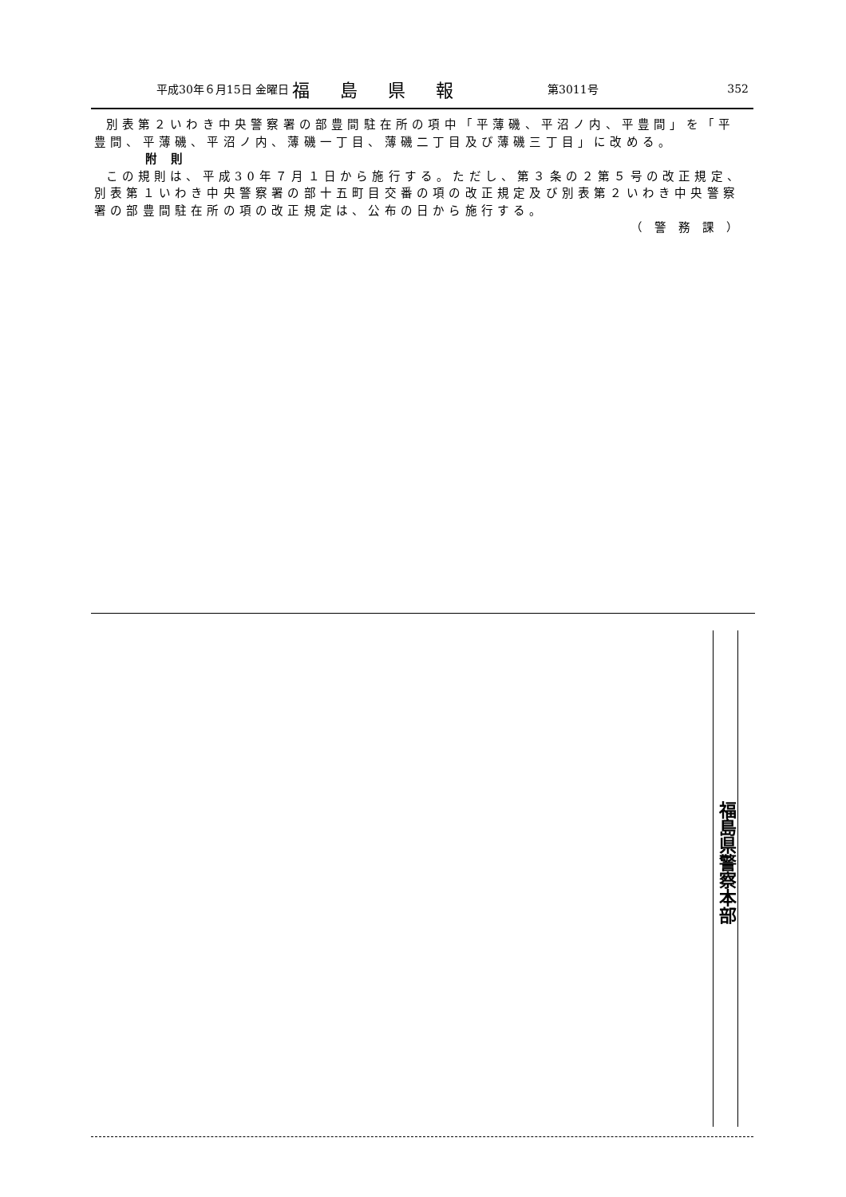平成30年６月15日 金曜日 福島県報 第3011号 352
別表第２いわき中央警察署の部豊間駐在所の項中「平薄磯、平沼ノ内、平豊間」を「平豊間、平薄磯、平沼ノ内、薄磯一丁目、薄磯二丁目及び薄磯三丁目」に改める。
附則
この規則は、平成30年７月１日から施行する。ただし、第３条の２第５号の改正規定、別表第１いわき中央警察署の部十五町目交番の項の改正規定及び別表第２いわき中央警察署の部豊間駐在所の項の改正規定は、公布の日から施行する。
（警務課）
福島県警察本部